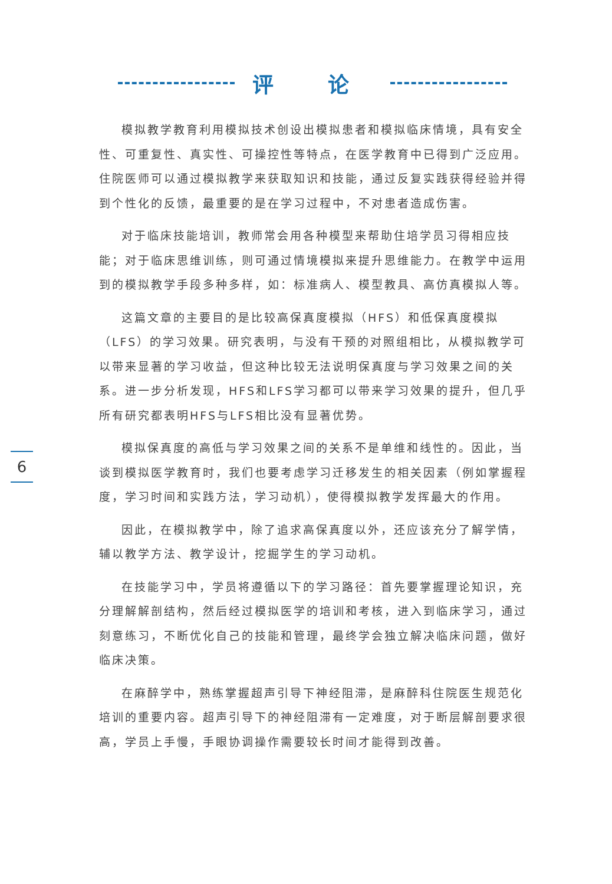评 论
6
模拟教学教育利用模拟技术创设出模拟患者和模拟临床情境，具有安全性、可重复性、真实性、可操控性等特点，在医学教育中已得到广泛应用。住院医师可以通过模拟教学来获取知识和技能，通过反复实践获得经验并得到个性化的反馈，最重要的是在学习过程中，不对患者造成伤害。
对于临床技能培训，教师常会用各种模型来帮助住培学员习得相应技能；对于临床思维训练，则可通过情境模拟来提升思维能力。在教学中运用到的模拟教学手段多种多样，如：标准病人、模型教具、高仿真模拟人等。
这篇文章的主要目的是比较高保真度模拟（HFS）和低保真度模拟（LFS）的学习效果。研究表明，与没有干预的对照组相比，从模拟教学可以带来显著的学习收益，但这种比较无法说明保真度与学习效果之间的关系。进一步分析发现，HFS和LFS学习都可以带来学习效果的提升，但几乎所有研究都表明HFS与LFS相比没有显著优势。
模拟保真度的高低与学习效果之间的关系不是单维和线性的。因此，当谈到模拟医学教育时，我们也要考虑学习迁移发生的相关因素（例如掌握程度，学习时间和实践方法，学习动机），使得模拟教学发挥最大的作用。
因此，在模拟教学中，除了追求高保真度以外，还应该充分了解学情，辅以教学方法、教学设计，挖掘学生的学习动机。
在技能学习中，学员将遵循以下的学习路径：首先要掌握理论知识，充分理解解剖结构，然后经过模拟医学的培训和考核，进入到临床学习，通过刻意练习，不断优化自己的技能和管理，最终学会独立解决临床问题，做好临床决策。
在麻醉学中，熟练掌握超声引导下神经阻滞，是麻醉科住院医生规范化培训的重要内容。超声引导下的神经阻滞有一定难度，对于断层解剖要求很高，学员上手慢，手眼协调操作需要较长时间才能得到改善。